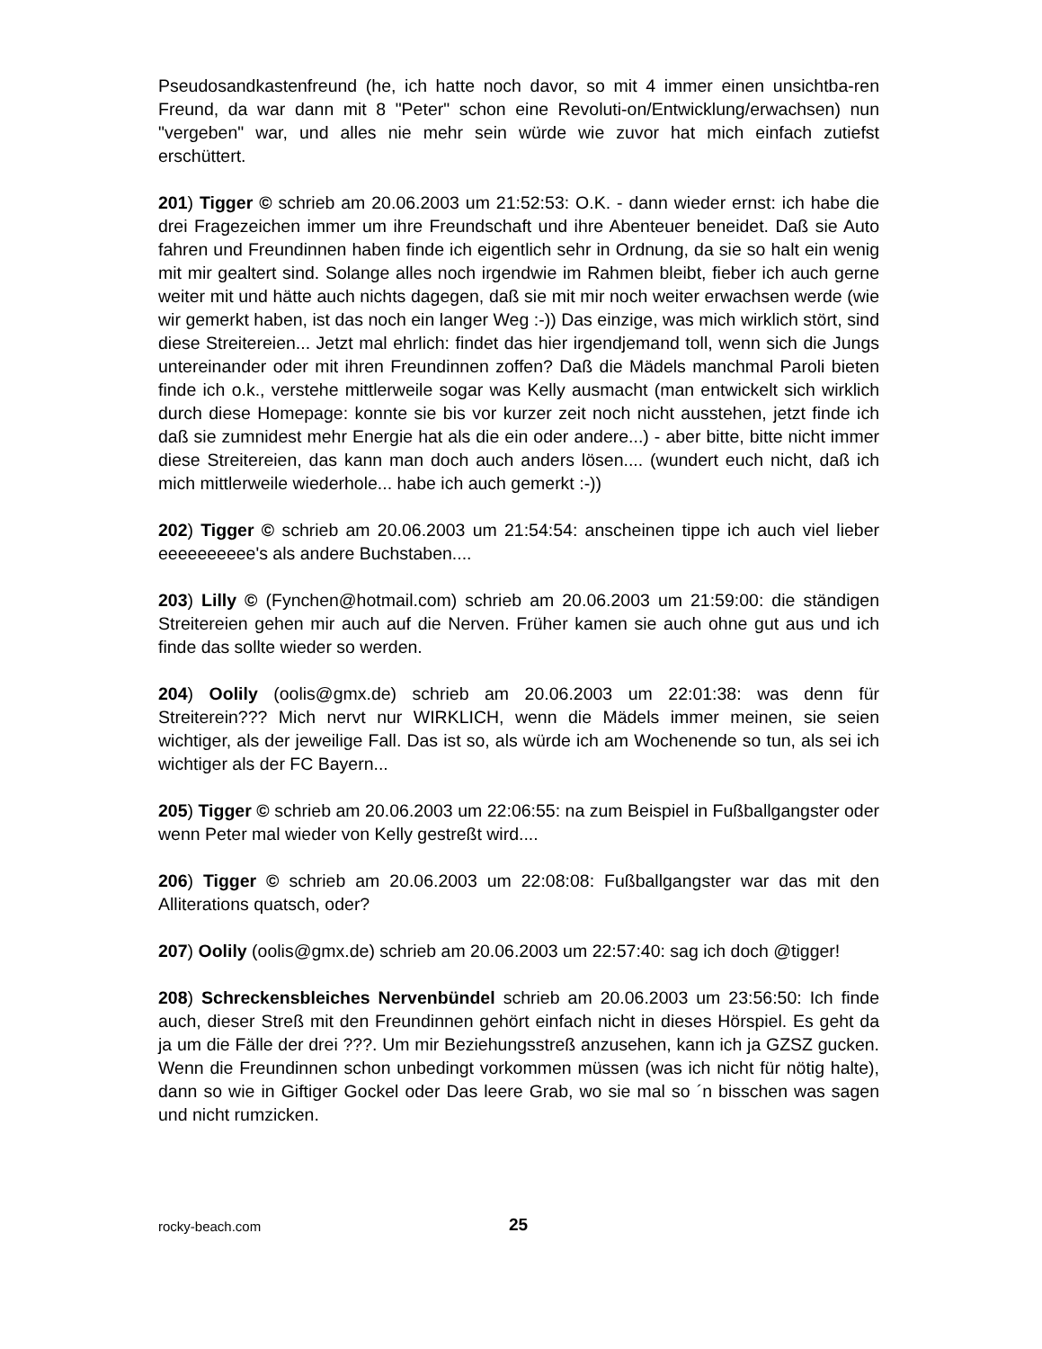Pseudosandkastenfreund (he, ich hatte noch davor, so mit 4 immer einen unsichtba-ren Freund, da war dann mit 8 "Peter" schon eine Revoluti-on/Entwicklung/erwachsen) nun "vergeben" war, und alles nie mehr sein würde wie zuvor hat mich einfach zutiefst erschüttert.
201) Tigger © schrieb am 20.06.2003 um 21:52:53: O.K. - dann wieder ernst: ich habe die drei Fragezeichen immer um ihre Freundschaft und ihre Abenteuer beneidet. Daß sie Auto fahren und Freundinnen haben finde ich eigentlich sehr in Ordnung, da sie so halt ein wenig mit mir gealtert sind. Solange alles noch irgendwie im Rahmen bleibt, fieber ich auch gerne weiter mit und hätte auch nichts dagegen, daß sie mit mir noch weiter erwachsen werde (wie wir gemerkt haben, ist das noch ein langer Weg :-)) Das einzige, was mich wirklich stört, sind diese Streitereien... Jetzt mal ehrlich: findet das hier irgendjemand toll, wenn sich die Jungs untereinander oder mit ihren Freundinnen zoffen? Daß die Mädels manchmal Paroli bieten finde ich o.k., verstehe mittlerweile sogar was Kelly ausmacht (man entwickelt sich wirklich durch diese Homepage: konnte sie bis vor kurzer zeit noch nicht ausstehen, jetzt finde ich daß sie zumnidest mehr Energie hat als die ein oder andere...) - aber bitte, bitte nicht immer diese Streitereien, das kann man doch auch anders lösen.... (wundert euch nicht, daß ich mich mittlerweile wiederhole... habe ich auch gemerkt :-))
202) Tigger © schrieb am 20.06.2003 um 21:54:54: anscheinen tippe ich auch viel lieber eeeeeeeeee's als andere Buchstaben....
203) Lilly © (Fynchen@hotmail.com) schrieb am 20.06.2003 um 21:59:00: die ständigen Streitereien gehen mir auch auf die Nerven. Früher kamen sie auch ohne gut aus und ich finde das sollte wieder so werden.
204) Oolily (oolis@gmx.de) schrieb am 20.06.2003 um 22:01:38: was denn für Streiterein??? Mich nervt nur WIRKLICH, wenn die Mädels immer meinen, sie seien wichtiger, als der jeweilige Fall. Das ist so, als würde ich am Wochenende so tun, als sei ich wichtiger als der FC Bayern...
205) Tigger © schrieb am 20.06.2003 um 22:06:55: na zum Beispiel in Fußballgangster oder wenn Peter mal wieder von Kelly gestreßt wird....
206) Tigger © schrieb am 20.06.2003 um 22:08:08: Fußballgangster war das mit den Alliterations quatsch, oder?
207) Oolily (oolis@gmx.de) schrieb am 20.06.2003 um 22:57:40: sag ich doch @tigger!
208) Schreckensbleiches Nervenbündel schrieb am 20.06.2003 um 23:56:50: Ich finde auch, dieser Streß mit den Freundinnen gehört einfach nicht in dieses Hörspiel. Es geht da ja um die Fälle der drei ???. Um mir Beziehungsstreß anzusehen, kann ich ja GZSZ gucken. Wenn die Freundinnen schon unbedingt vorkommen müssen (was ich nicht für nötig halte), dann so wie in Giftiger Gockel oder Das leere Grab, wo sie mal so ´n bisschen was sagen und nicht rumzicken.
rocky-beach.com 25